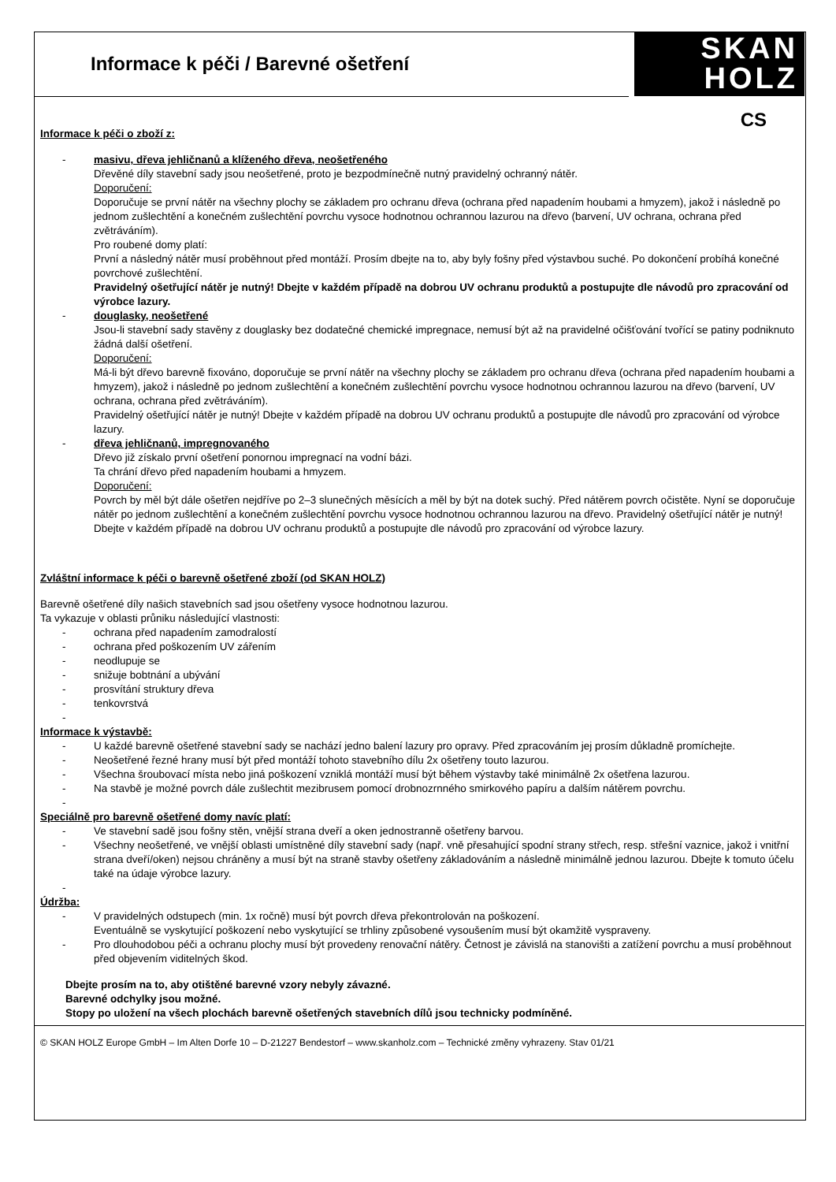Informace k péči / Barevné ošetření
SKAN
HOLZ
CS
Informace k péči o zboží z:
- masivu, dřeva jehličnanů a klíženého dřeva, neošetřeného
Dřevěné díly stavební sady jsou neošetřené, proto je bezpodmínečně nutný pravidelný ochranný nátěr.
Doporučení:
Doporučuje se první nátěr na všechny plochy se základem pro ochranu dřeva (ochrana před napadením houbami a hmyzem), jakož i následně po jednom zušlechtění a konečném zušlechtění povrchu vysoce hodnotnou ochrannou lazurou na dřevo (barvení, UV ochrana, ochrana před zvětráváním).
Pro roubené domy platí:
První a následný nátěr musí proběhnout před montáží. Prosím dbejte na to, aby byly fošny před výstavbou suché. Po dokončení probíhá konečné povrchové zušlechtění.
Pravidelný ošetřující nátěr je nutný! Dbejte v každém případě na dobrou UV ochranu produktů a postupujte dle návodů pro zpracování od výrobce lazury.
- douglasky, neošetřené
Jsou-li stavební sady stavěny z douglasky bez dodatečné chemické impregnace, nemusí být až na pravidelné očišťování tvořící se patiny podniknuto žádná další ošetření.
Doporučení:
Má-li být dřevo barevně fixováno, doporučuje se první nátěr na všechny plochy se základem pro ochranu dřeva (ochrana před napadením houbami a hmyzem), jakož i následně po jednom zušlechtění a konečném zušlechtění povrchu vysoce hodnotnou ochrannou lazurou na dřevo (barvení, UV ochrana, ochrana před zvětráváním).
Pravidelný ošetřující nátěr je nutný! Dbejte v každém případě na dobrou UV ochranu produktů a postupujte dle návodů pro zpracování od výrobce lazury.
- dřeva jehličnanů, impregnovaného
Dřevo již získalo první ošetření ponornou impregnací na vodní bázi.
Ta chrání dřevo před napadením houbami a hmyzem.
Doporučení:
Povrch by měl být dále ošetřen nejdříve po 2–3 slunečných měsících a měl by být na dotek suchý. Před nátěrem povrch očistěte. Nyní se doporučuje nátěr po jednom zušlechtění a konečném zušlechtění povrchu vysoce hodnotnou ochrannou lazurou na dřevo. Pravidelný ošetřující nátěr je nutný!
Dbejte v každém případě na dobrou UV ochranu produktů a postupujte dle návodů pro zpracování od výrobce lazury.
Zvláštní informace k péči o barevně ošetřené zboží (od SKAN HOLZ)
Barevně ošetřené díly našich stavebních sad jsou ošetřeny vysoce hodnotnou lazurou.
Ta vykazuje v oblasti průniku následující vlastnosti:
- ochrana před napadením zamodralostí
- ochrana před poškozením UV zářením
- neodlupuje se
- snižuje bobtnání a ubývání
- prosvítání struktury dřeva
- tenkovrstvá
-
Informace k výstavbě:
- U každé barevně ošetřené stavební sady se nachází jedno balení lazury pro opravy. Před zpracováním jej prosím důkladně promíchejte.
- Neošetřené řezné hrany musí být před montáží tohoto stavebního dílu 2x ošetřeny touto lazurou.
- Všechna šroubovací místa nebo jiná poškození vzniklá montáží musí být během výstavby také minimálně 2x ošetřena lazurou.
- Na stavbě je možné povrch dále zušlechtit mezibrusem pomocí drobnozrnného smirkového papíru a dalším nátěrem povrchu.
-
Speciálně pro barevně ošetřené domy navíc platí:
- Ve stavební sadě jsou fošny stěn, vnější strana dveří a oken jednostranně ošetřeny barvou.
- Všechny neošetřené, ve vnější oblasti umístněné díly stavební sady (např. vně přesahující spodní strany střech, resp. střešní vaznice, jakož i vnitřní strana dveří/oken) nejsou chráněny a musí být na straně stavby ošetřeny základováním a následně minimálně jednou lazurou. Dbejte k tomuto účelu také na údaje výrobce lazury.
-
Údržba:
- V pravidelných odstupech (min. 1x ročně) musí být povrch dřeva překontrolován na poškození.
Eventuálně se vyskytující poškození nebo vyskytující se trhliny způsobené vysoušením musí být okamžitě vyspraveny.
- Pro dlouhodobou péči a ochranu plochy musí být provedeny renovační nátěry. Četnost je závislá na stanovišti a zatížení povrchu a musí proběhnout před objevením viditelných škod.
Dbejte prosím na to, aby otištěné barevné vzory nebyly závazné.
Barevné odchylky jsou možné.
Stopy po uložení na všech plochách barevně ošetřených stavebních dílů jsou technicky podmíněné.
© SKAN HOLZ Europe GmbH – Im Alten Dorfe 10 – D-21227 Bendestorf – www.skanholz.com – Technické změny vyhrazeny. Stav 01/21